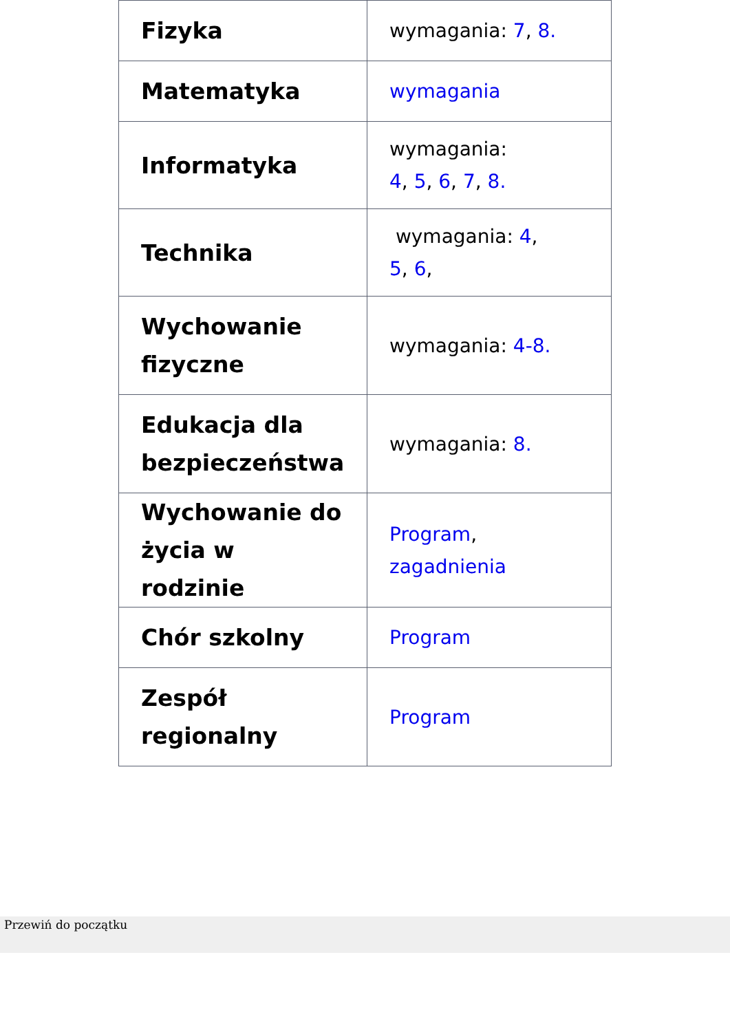| Fizyka | wymagania: 7 , 8. |
| Matematyka | wymagania |
| Informatyka | wymagania: 4 , 5 , 6 , 7 , 8. |
| Technika | wymagania: 4 , 5 , 6 , |
| Wychowanie fizyczne | wymagania: 4-8. |
| Edukacja dla bezpieczeństwa | wymagania: 8. |
| Wychowanie do życia w rodzinie | Program , zagadnienia |
| Chór szkolny | Program |
| Zespół regionalny | Program |
Przewiń do początku